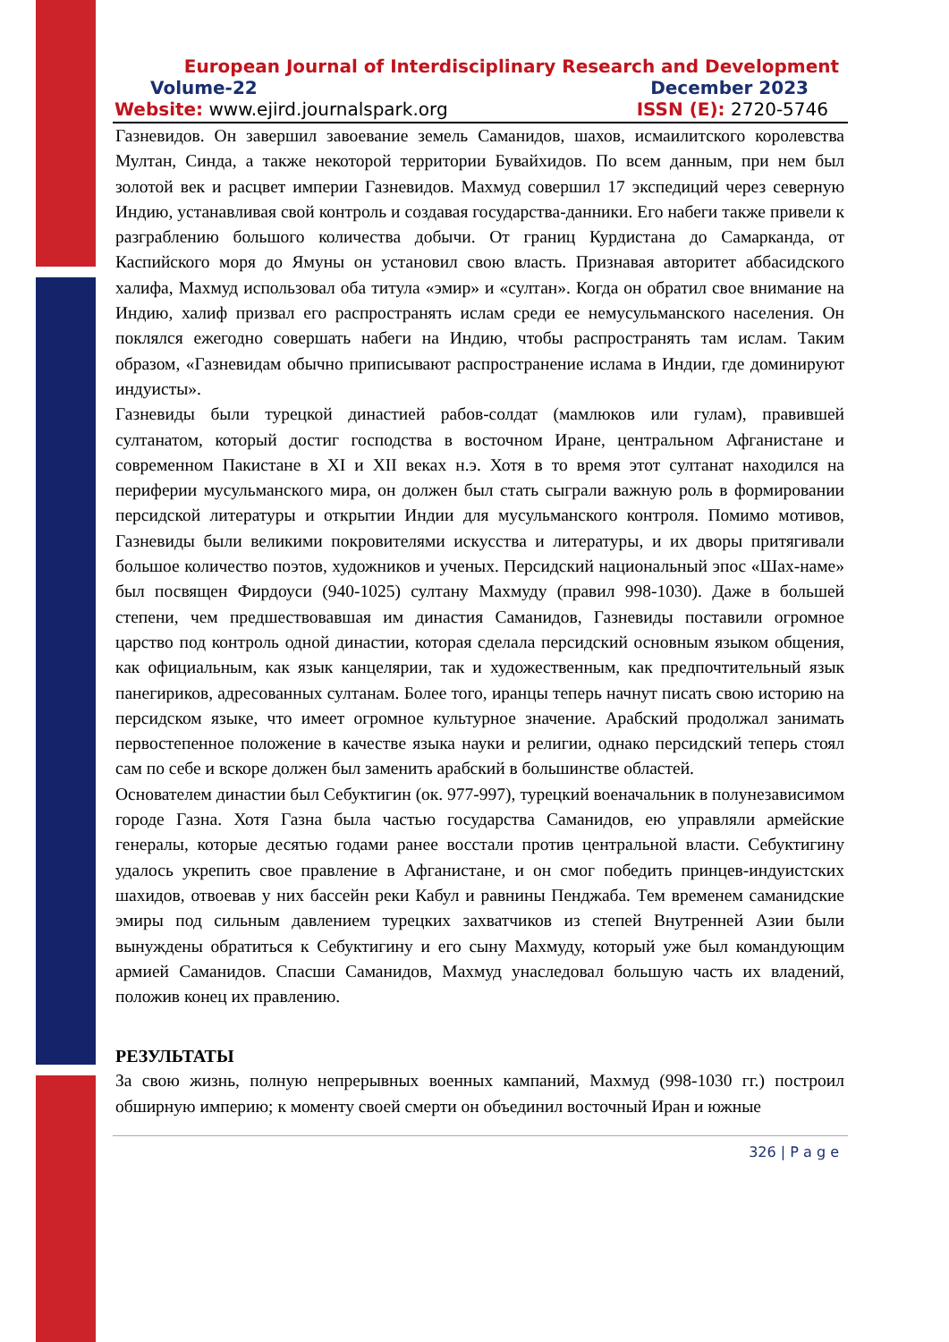European Journal of Interdisciplinary Research and Development
Volume-22 December 2023
Website: www.ejird.journalspark.org ISSN (E): 2720-5746
Газневидов. Он завершил завоевание земель Саманидов, шахов, исмаилитского королевства Мултан, Синда, а также некоторой территории Бувайхидов. По всем данным, при нем был золотой век и расцвет империи Газневидов. Махмуд совершил 17 экспедиций через северную Индию, устанавливая свой контроль и создавая государства-данники. Его набеги также привели к разграблению большого количества добычи. От границ Курдистана до Самарканда, от Каспийского моря до Ямуны он установил свою власть. Признавая авторитет аббасидского халифа, Махмуд использовал оба титула «эмир» и «султан». Когда он обратил свое внимание на Индию, халиф призвал его распространять ислам среди ее немусульманского населения. Он поклялся ежегодно совершать набеги на Индию, чтобы распространять там ислам. Таким образом, «Газневидам обычно приписывают распространение ислама в Индии, где доминируют индуисты».
Газневиды были турецкой династией рабов-солдат (мамлюков или гулам), правившей султанатом, который достиг господства в восточном Иране, центральном Афганистане и современном Пакистане в XI и XII веках н.э. Хотя в то время этот султанат находился на периферии мусульманского мира, он должен был стать сыграли важную роль в формировании персидской литературы и открытии Индии для мусульманского контроля. Помимо мотивов, Газневиды были великими покровителями искусства и литературы, и их дворы притягивали большое количество поэтов, художников и ученых. Персидский национальный эпос «Шах-наме» был посвящен Фирдоуси (940-1025) султану Махмуду (правил 998-1030). Даже в большей степени, чем предшествовавшая им династия Саманидов, Газневиды поставили огромное царство под контроль одной династии, которая сделала персидский основным языком общения, как официальным, как язык канцелярии, так и художественным, как предпочтительный язык панегириков, адресованных султанам. Более того, иранцы теперь начнут писать свою историю на персидском языке, что имеет огромное культурное значение. Арабский продолжал занимать первостепенное положение в качестве языка науки и религии, однако персидский теперь стоял сам по себе и вскоре должен был заменить арабский в большинстве областей.
Основателем династии был Себуктигин (ок. 977-997), турецкий военачальник в полунезависимом городе Газна. Хотя Газна была частью государства Саманидов, ею управляли армейские генералы, которые десятью годами ранее восстали против центральной власти. Себуктигину удалось укрепить свое правление в Афганистане, и он смог победить принцев-индуистских шахидов, отвоевав у них бассейн реки Кабул и равнины Пенджаба. Тем временем саманидские эмиры под сильным давлением турецких захватчиков из степей Внутренней Азии были вынуждены обратиться к Себуктигину и его сыну Махмуду, который уже был командующим армией Саманидов. Спасши Саманидов, Махмуд унаследовал большую часть их владений, положив конец их правлению.
РЕЗУЛЬТАТЫ
За свою жизнь, полную непрерывных военных кампаний, Махмуд (998-1030 гг.) построил обширную империю; к моменту своей смерти он объединил восточный Иран и южные
326 | P a g e